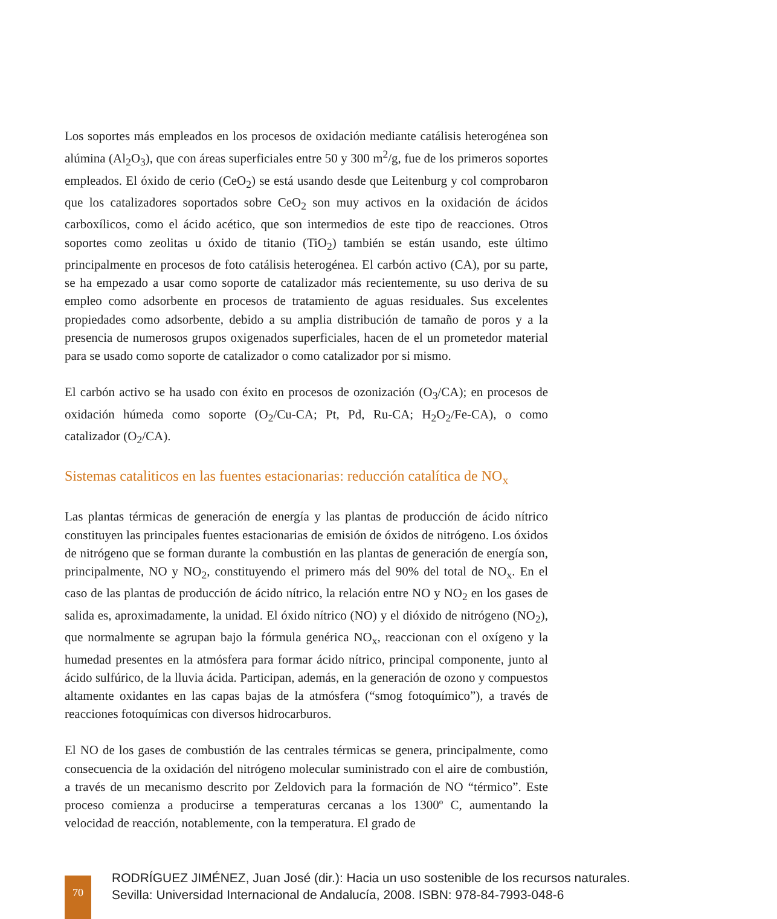Los soportes más empleados en los procesos de oxidación mediante catálisis heterogénea son alúmina (Al<sub>2</sub>O<sub>3</sub>), que con áreas superficiales entre 50 y 300 m<sup>2</sup>/g, fue de los primeros soportes empleados. El óxido de cerio (CeO<sub>2</sub>) se está usando desde que Leitenburg y col comprobaron que los catalizadores soportados sobre CeO<sub>2</sub> son muy activos en la oxidación de ácidos carboxílicos, como el ácido acético, que son intermedios de este tipo de reacciones. Otros soportes como zeolitas u óxido de titanio (TiO<sub>2</sub>) también se están usando, este último principalmente en procesos de foto catálisis heterogénea. El carbón activo (CA), por su parte, se ha empezado a usar como soporte de catalizador más recientemente, su uso deriva de su empleo como adsorbente en procesos de tratamiento de aguas residuales. Sus excelentes propiedades como adsorbente, debido a su amplia distribución de tamaño de poros y a la presencia de numerosos grupos oxigenados superficiales, hacen de el un prometedor material para se usado como soporte de catalizador o como catalizador por si mismo.
El carbón activo se ha usado con éxito en procesos de ozonización (O<sub>3</sub>/CA); en procesos de oxidación húmeda como soporte (O<sub>2</sub>/Cu-CA; Pt, Pd, Ru-CA; H<sub>2</sub>O<sub>2</sub>/Fe-CA), o como catalizador (O<sub>2</sub>/CA).
Sistemas cataliticos en las fuentes estacionarias: reducción catalítica de NO<sub>x</sub>
Las plantas térmicas de generación de energía y las plantas de producción de ácido nítrico constituyen las principales fuentes estacionarias de emisión de óxidos de nitrógeno. Los óxidos de nitrógeno que se forman durante la combustión en las plantas de generación de energía son, principalmente, NO y NO<sub>2</sub>, constituyendo el primero más del 90% del total de NO<sub>x</sub>. En el caso de las plantas de producción de ácido nítrico, la relación entre NO y NO<sub>2</sub> en los gases de salida es, aproximadamente, la unidad. El óxido nítrico (NO) y el dióxido de nitrógeno (NO<sub>2</sub>), que normalmente se agrupan bajo la fórmula genérica NO<sub>x</sub>, reaccionan con el oxígeno y la humedad presentes en la atmósfera para formar ácido nítrico, principal componente, junto al ácido sulfúrico, de la lluvia ácida. Participan, además, en la generación de ozono y compuestos altamente oxidantes en las capas bajas de la atmósfera (“smog fotoquímico”), a través de reacciones fotoquímicas con diversos hidrocarburos.
El NO de los gases de combustión de las centrales térmicas se genera, principalmente, como consecuencia de la oxidación del nitrógeno molecular suministrado con el aire de combustión, a través de un mecanismo descrito por Zeldovich para la formación de NO “térmico”. Este proceso comienza a producirse a temperaturas cercanas a los 1300º C, aumentando la velocidad de reacción, notablemente, con la temperatura. El grado de
70
RODRÍGUEZ JIMÉNEZ, Juan José (dir.): Hacia un uso sostenible de los recursos naturales.
Sevilla: Universidad Internacional de Andalucía, 2008. ISBN: 978-84-7993-048-6